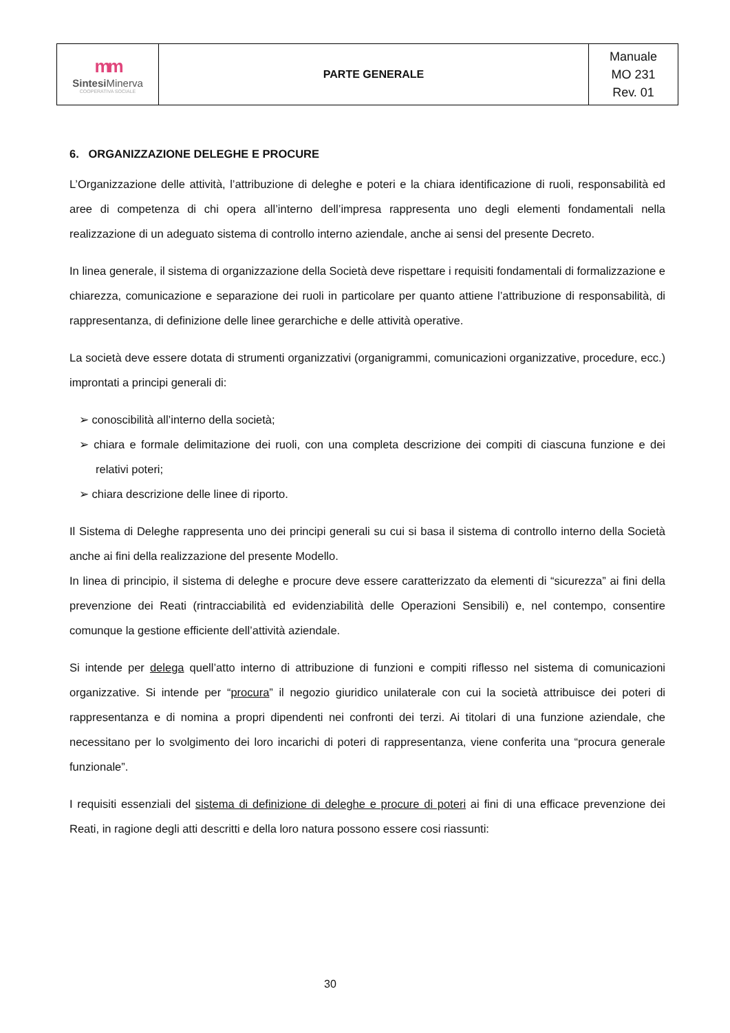| mm Sintesi Minerva COOPERATIVA SOCIALE | PARTE GENERALE | Manuale MO 231 Rev. 01 |
6. ORGANIZZAZIONE DELEGHE E PROCURE
L’Organizzazione delle attività, l’attribuzione di deleghe e poteri e la chiara identificazione di ruoli, responsabilità ed aree di competenza di chi opera all’interno dell’impresa rappresenta uno degli elementi fondamentali nella realizzazione di un adeguato sistema di controllo interno aziendale, anche ai sensi del presente Decreto.
In linea generale, il sistema di organizzazione della Società deve rispettare i requisiti fondamentali di formalizzazione e chiarezza, comunicazione e separazione dei ruoli in particolare per quanto attiene l’attribuzione di responsabilità, di rappresentanza, di definizione delle linee gerarchiche e delle attività operative.
La società deve essere dotata di strumenti organizzativi (organigrammi, comunicazioni organizzative, procedure, ecc.) improntati a principi generali di:
➢ conoscibilità all’interno della società;
➢ chiara e formale delimitazione dei ruoli, con una completa descrizione dei compiti di ciascuna funzione e dei relativi poteri;
➢ chiara descrizione delle linee di riporto.
Il Sistema di Deleghe rappresenta uno dei principi generali su cui si basa il sistema di controllo interno della Società anche ai fini della realizzazione del presente Modello.
In linea di principio, il sistema di deleghe e procure deve essere caratterizzato da elementi di “sicurezza” ai fini della prevenzione dei Reati (rintracciabilità ed evidenziabilità delle Operazioni Sensibili) e, nel contempo, consentire comunque la gestione efficiente dell’attività aziendale.
Si intende per delega quell’atto interno di attribuzione di funzioni e compiti riflesso nel sistema di comunicazioni organizzative. Si intende per “procura” il negozio giuridico unilaterale con cui la società attribuisce dei poteri di rappresentanza e di nomina a propri dipendenti nei confronti dei terzi. Ai titolari di una funzione aziendale, che necessitano per lo svolgimento dei loro incarichi di poteri di rappresentanza, viene conferita una “procura generale funzionale”.
I requisiti essenziali del sistema di definizione di deleghe e procure di poteri ai fini di una efficace prevenzione dei Reati, in ragione degli atti descritti e della loro natura possono essere cosi riassunti:
30